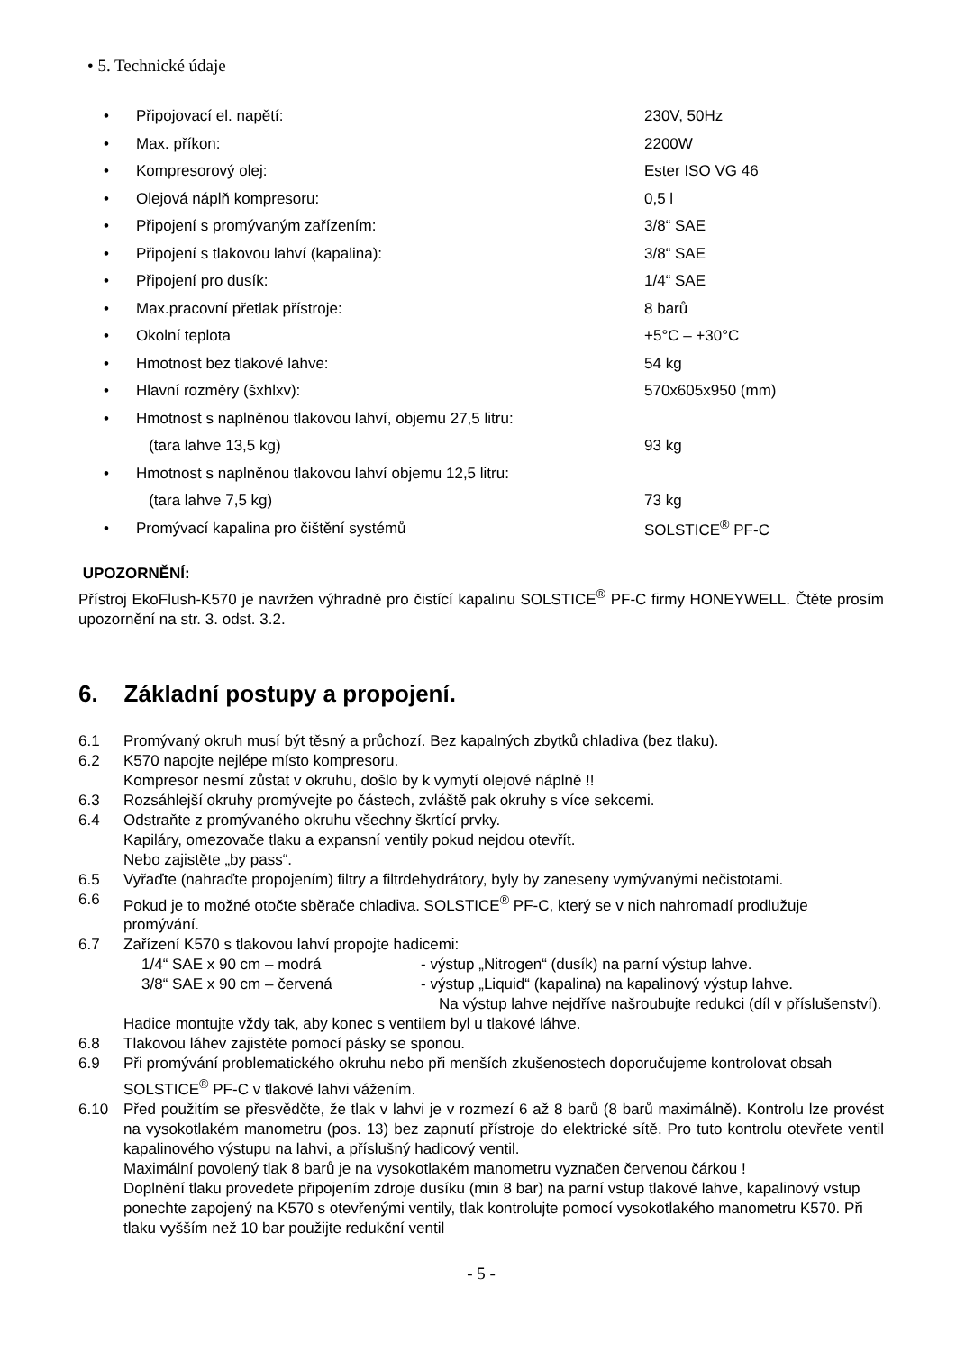• 5. Technické údaje
| • | Připojovací el. napětí: | 230V, 50Hz |
| • | Max. příkon: | 2200W |
| • | Kompresorový olej: | Ester ISO VG 46 |
| • | Olejová náplň kompresoru: | 0,5 l |
| • | Připojení s promývaným zařízením: | 3/8“ SAE |
| • | Připojení s tlakovou lahví (kapalina): | 3/8“ SAE |
| • | Připojení pro dusík: | 1/4“ SAE |
| • | Max.pracovní přetlak přístroje: | 8 barů |
| • | Okolní teplota | +5°C – +30°C |
| • | Hmotnost bez tlakové lahve: | 54 kg |
| • | Hlavní rozměry (šxhlxv): | 570x605x950 (mm) |
| • | Hmotnost s naplněnou tlakovou lahví, objemu 27,5 litru: | |
| | (tara lahve 13,5 kg) | 93 kg |
| • | Hmotnost s naplněnou tlakovou lahví objemu 12,5 litru: | |
| | (tara lahve 7,5 kg) | 73 kg |
| • | Promývací kapalina pro čištění systémů | SOLSTICE<sup>®</sup> PF-C |
UPOZORNĚNÍ:
Přístroj EkoFlush-K570 je navržen výhradně pro čistící kapalinu SOLSTICE<sup>®</sup> PF-C firmy HONEYWELL. Čtěte prosím upozornění na str. 3. odst. 3.2.
6. Základní postupy a propojení.
| 6.1 | Promývaný okruh musí být těsný a průchozí. Bez kapalných zbytků chladiva (bez tlaku). |
| 6.2 | K570 napojte nejlépe místo kompresoru. Kompresor nesmí zůstat v okruhu, došlo by k vymytí olejové náplně !! |
| 6.3 | Rozsáhlejší okruhy promývejte po částech, zvláště pak okruhy s více sekcemi. |
| 6.4 | Odstraňte z promývaného okruhu všechny škrtící prvky. Kapiláry, omezovače tlaku a expansní ventily pokud nejdou otevřít. Nebo zajistěte „by pass“. |
| 6.5 | Vyřaďte (nahraďte propojením) filtry a filtrdehydrátory, byly by zaneseny vymývanými nečistotami. |
| 6.6 | Pokud je to možné otočte sběrače chladiva. SOLSTICE<sup>®</sup> PF-C, který se v nich nahromadí prodlužuje promývání. |
| 6.7 | Zařízení K570 s tlakovou lahví propojte hadicemi: / 1/4“ SAE x 90 cm – modrá / - výstup „Nitrogen“ (dusík) na parní výstup lahve. / / 3/8“ SAE x 90 cm – červená / - výstup „Liquid“ (kapalina) na kapalinový výstup lahve. Na výstup lahve nejdříve našroubujte redukci (díl v příslušenství). / Hadice montujte vždy tak, aby konec s ventilem byl u tlakové láhve. |
| 6.8 | Tlakovou láhev zajistěte pomocí pásky se sponou. |
| 6.9 | Při promývání problematického okruhu nebo při menších zkušenostech doporučujeme kontrolovat obsah SOLSTICE<sup>®</sup> PF-C v tlakové lahvi vážením. |
| 6.10 | Před použitím se přesvědčte, že tlak v lahvi je v rozmezí 6 až 8 barů (8 barů maximálně). Kontrolu lze provést na vysokotlakém manometru (pos. 13) bez zapnutí přístroje do elektrické sítě. Pro tuto kontrolu otevřete ventil kapalinového výstupu na lahvi, a příslušný hadicový ventil. Maximální povolený tlak 8 barů je na vysokotlakém manometru vyznačen červenou čárkou ! Doplnění tlaku provedete připojením zdroje dusíku (min 8 bar) na parní vstup tlakové lahve, kapalinový vstup ponechte zapojený na K570 s otevřenými ventily, tlak kontrolujte pomocí vysokotlakého manometru K570. Při tlaku vyšším než 10 bar použijte redukční ventil |
- 5 -